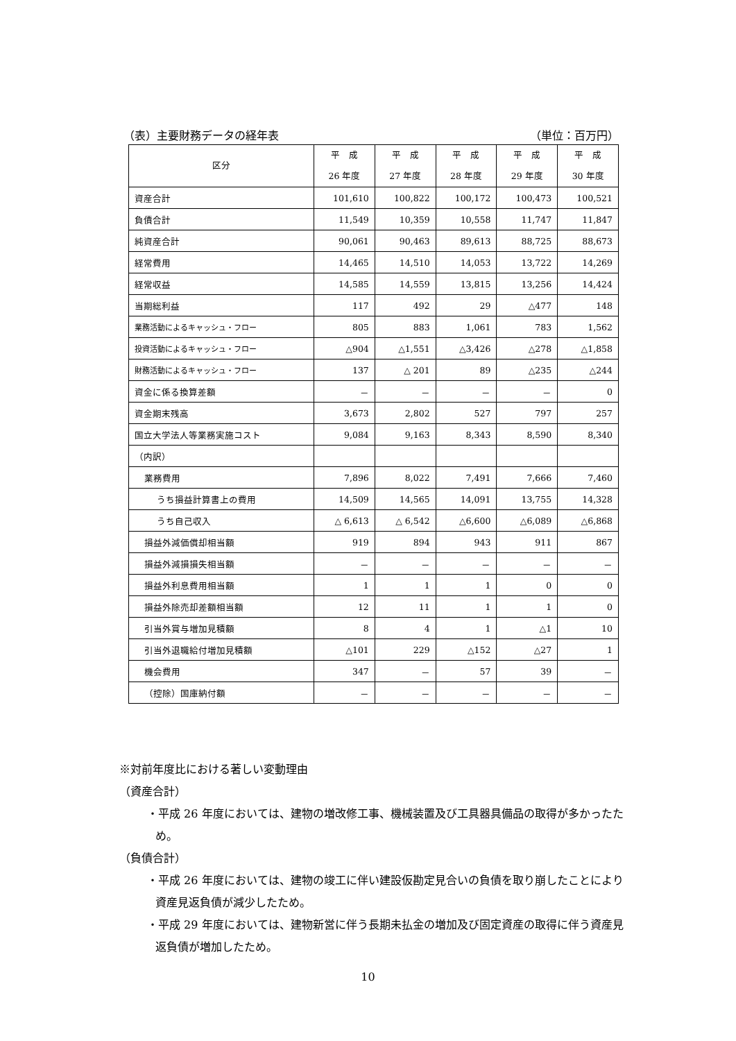（表）主要財務データの経年表 （単位：百万円）
| 区分 | 平 成 26 年度 | 平 成 27 年度 | 平 成 28 年度 | 平 成 29 年度 | 平 成 30 年度 |
| --- | --- | --- | --- | --- | --- |
| 資産合計 | 101,610 | 100,822 | 100,172 | 100,473 | 100,521 |
| 負債合計 | 11,549 | 10,359 | 10,558 | 11,747 | 11,847 |
| 純資産合計 | 90,061 | 90,463 | 89,613 | 88,725 | 88,673 |
| 経常費用 | 14,465 | 14,510 | 14,053 | 13,722 | 14,269 |
| 経常収益 | 14,585 | 14,559 | 13,815 | 13,256 | 14,424 |
| 当期総利益 | 117 | 492 | 29 | △477 | 148 |
| 業務活動によるキャッシュ・フロー | 805 | 883 | 1,061 | 783 | 1,562 |
| 投資活動によるキャッシュ・フロー | △904 | △1,551 | △3,426 | △278 | △1,858 |
| 財務活動によるキャッシュ・フロー | 137 | △ 201 | 89 | △235 | △244 |
| 資金に係る換算差額 | － | － | － | － | 0 |
| 資金期末残高 | 3,673 | 2,802 | 527 | 797 | 257 |
| 国立大学法人等業務実施コスト | 9,084 | 9,163 | 8,343 | 8,590 | 8,340 |
| （内訳） | | | | | |
| 業務費用 | 7,896 | 8,022 | 7,491 | 7,666 | 7,460 |
| うち損益計算書上の費用 | 14,509 | 14,565 | 14,091 | 13,755 | 14,328 |
| うち自己収入 | △ 6,613 | △ 6,542 | △6,600 | △6,089 | △6,868 |
| 損益外減価償却相当額 | 919 | 894 | 943 | 911 | 867 |
| 損益外減損損失相当額 | － | － | － | － | － |
| 損益外利息費用相当額 | 1 | 1 | 1 | 0 | 0 |
| 損益外除売却差額相当額 | 12 | 11 | 1 | 1 | 0 |
| 引当外賞与増加見積額 | 8 | 4 | 1 | △1 | 10 |
| 引当外退職給付増加見積額 | △101 | 229 | △152 | △27 | 1 |
| 機会費用 | 347 | － | 57 | 39 | － |
| （控除）国庫納付額 | － | － | － | － | － |
※対前年度比における著しい変動理由
（資産合計）
・平成 26 年度においては、建物の増改修工事、機械装置及び工具器具備品の取得が多かったため。
（負債合計）
・平成 26 年度においては、建物の竣工に伴い建設仮勘定見合いの負債を取り崩したことにより資産見返負債が減少したため。
・平成 29 年度においては、建物新営に伴う長期未払金の増加及び固定資産の取得に伴う資産見返負債が増加したため。
10